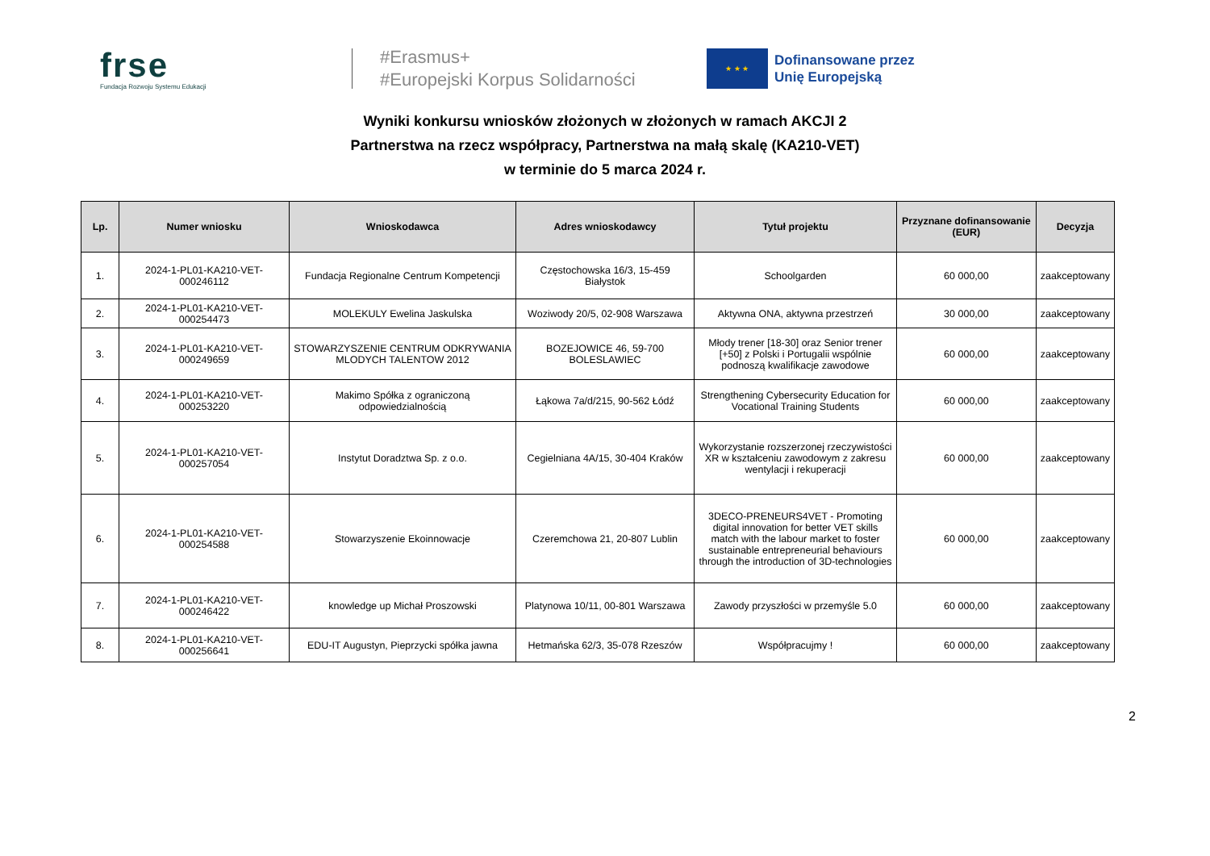frse
Fundacja Rozwoju Systemu Edukacji
#Erasmus+
#Europejski Korpus Solidarności
★ ★ ★
Dofinansowane przez
Unię Europejską
Wyniki konkursu wniosków złożonych w złożonych w ramach AKCJI 2
Partnerstwa na rzecz współpracy, Partnerstwa na małą skalę (KA210-VET)
w terminie do 5 marca 2024 r.
| Lp. | Numer wniosku | Wnioskodawca | Adres wnioskodawcy | Tytuł projektu | Przyznane dofinansowanie (EUR) | Decyzja |
| --- | --- | --- | --- | --- | --- | --- |
| 1. | 2024-1-PL01-KA210-VET-000246112 | Fundacja Regionalne Centrum Kompetencji | Częstochowska 16/3, 15-459 Białystok | Schoolgarden | 60 000,00 | zaakceptowany |
| 2. | 2024-1-PL01-KA210-VET-000254473 | MOLEKULY Ewelina Jaskulska | Woziwody 20/5, 02-908 Warszawa | Aktywna ONA, aktywna przestrzeń | 30 000,00 | zaakceptowany |
| 3. | 2024-1-PL01-KA210-VET-000249659 | STOWARZYSZENIE CENTRUM ODKRYWANIA MLODYCH TALENTOW 2012 | BOZEJOWICE 46, 59-700 BOLESLAWIEC | Młody trener [18-30] oraz Senior trener [+50] z Polski i Portugalii wspólnie podnoszą kwalifikacje zawodowe | 60 000,00 | zaakceptowany |
| 4. | 2024-1-PL01-KA210-VET-000253220 | Makimo Spółka z ograniczoną odpowiedzialnością | Łąkowa 7a/d/215, 90-562 Łódź | Strengthening Cybersecurity Education for Vocational Training Students | 60 000,00 | zaakceptowany |
| 5. | 2024-1-PL01-KA210-VET-000257054 | Instytut Doradztwa Sp. z o.o. | Cegielniana 4A/15, 30-404 Kraków | Wykorzystanie rozszerzonej rzeczywistości XR w kształceniu zawodowym z zakresu wentylacji i rekuperacji | 60 000,00 | zaakceptowany |
| 6. | 2024-1-PL01-KA210-VET-000254588 | Stowarzyszenie Ekoinnowacje | Czeremchowa 21, 20-807 Lublin | 3DECO-PRENEURS4VET - Promoting digital innovation for better VET skills match with the labour market to foster sustainable entrepreneurial behaviours through the introduction of 3D-technologies | 60 000,00 | zaakceptowany |
| 7. | 2024-1-PL01-KA210-VET-000246422 | knowledge up Michał Proszowski | Platynowa 10/11, 00-801 Warszawa | Zawody przyszłości w przemyśle 5.0 | 60 000,00 | zaakceptowany |
| 8. | 2024-1-PL01-KA210-VET-000256641 | EDU-IT Augustyn, Pieprzycki spółka jawna | Hetmańska 62/3, 35-078 Rzeszów | Współpracujmy ! | 60 000,00 | zaakceptowany |
2